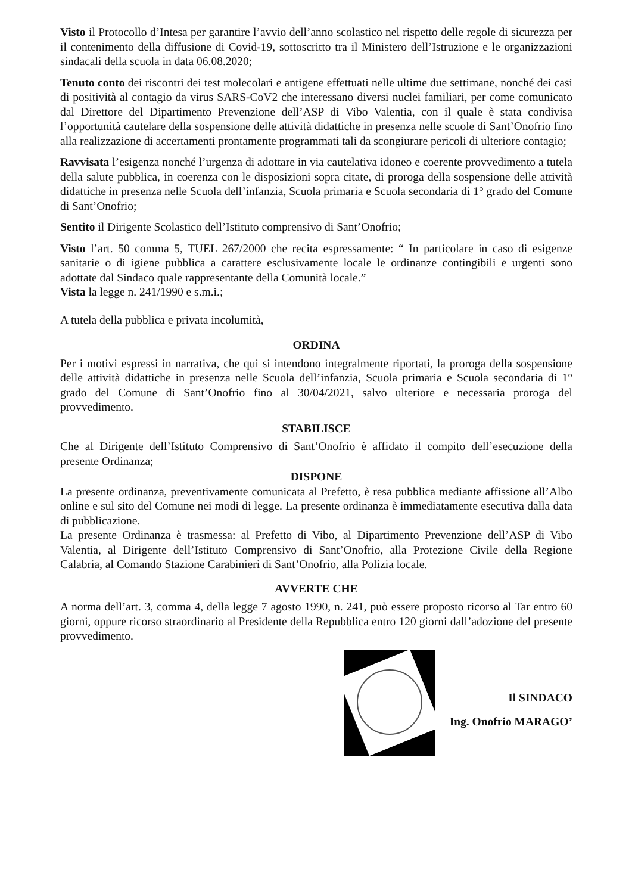Visto il Protocollo d’Intesa per garantire l’avvio dell’anno scolastico nel rispetto delle regole di sicurezza per il contenimento della diffusione di Covid-19, sottoscritto tra il Ministero dell’Istruzione e le organizzazioni sindacali della scuola in data 06.08.2020;
Tenuto conto dei riscontri dei test molecolari e antigene effettuati nelle ultime due settimane, nonché dei casi di positività al contagio da virus SARS-CoV2 che interessano diversi nuclei familiari, per come comunicato dal Direttore del Dipartimento Prevenzione dell’ASP di Vibo Valentia, con il quale è stata condivisa l’opportunità cautelare della sospensione delle attività didattiche in presenza nelle scuole di Sant’Onofrio fino alla realizzazione di accertamenti prontamente programmati tali da scongiurare pericoli di ulteriore contagio;
Ravvisata l’esigenza nonché l’urgenza di adottare in via cautelativa idoneo e coerente provvedimento a tutela della salute pubblica, in coerenza con le disposizioni sopra citate, di proroga della sospensione delle attività didattiche in presenza nelle Scuola dell’infanzia, Scuola primaria e Scuola secondaria di 1° grado del Comune di Sant’Onofrio;
Sentito il Dirigente Scolastico dell’Istituto comprensivo di Sant’Onofrio;
Visto l’art. 50 comma 5, TUEL 267/2000 che recita espressamente: “ In particolare in caso di esigenze sanitarie o di igiene pubblica a carattere esclusivamente locale le ordinanze contingibili e urgenti sono adottate dal Sindaco quale rappresentante della Comunità locale.”
Vista la legge n. 241/1990 e s.m.i.;
A tutela della pubblica e privata incolumità,
ORDINA
Per i motivi espressi in narrativa, che qui si intendono integralmente riportati, la proroga della sospensione delle attività didattiche in presenza nelle Scuola dell’infanzia, Scuola primaria e Scuola secondaria di 1° grado del Comune di Sant’Onofrio fino al 30/04/2021, salvo ulteriore e necessaria proroga del provvedimento.
STABILISCE
Che al Dirigente dell’Istituto Comprensivo di Sant’Onofrio è affidato il compito dell’esecuzione della presente Ordinanza;
DISPONE
La presente ordinanza, preventivamente comunicata al Prefetto, è resa pubblica mediante affissione all’Albo online e sul sito del Comune nei modi di legge. La presente ordinanza è immediatamente esecutiva dalla data di pubblicazione.
La presente Ordinanza è trasmessa: al Prefetto di Vibo, al Dipartimento Prevenzione dell’ASP di Vibo Valentia, al Dirigente dell’Istituto Comprensivo di Sant’Onofrio, alla Protezione Civile della Regione Calabria, al Comando Stazione Carabinieri di Sant’Onofrio, alla Polizia locale.
AVVERTE CHE
A norma dell’art. 3, comma 4, della legge 7 agosto 1990, n. 241, può essere proposto ricorso al Tar entro 60 giorni, oppure ricorso straordinario al Presidente della Repubblica entro 120 giorni dall’adozione del presente provvedimento.
Il SINDACO
Ing. Onofrio MARAGO’